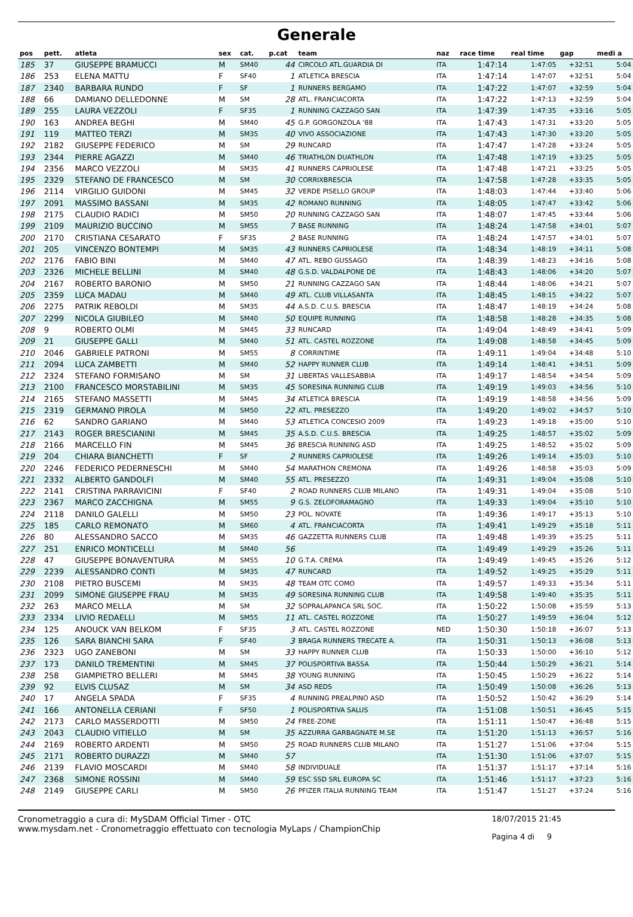Generale
| pos | pett. | atleta | sex | cat. | p.cat | team | naz | race time | real time | gap | medi a |
| --- | --- | --- | --- | --- | --- | --- | --- | --- | --- | --- | --- |
| 185 | 37 | GIUSEPPE BRAMUCCI | M | SM40 | 44 | CIRCOLO ATL.GUARDIA DI | ITA | 1:47:14 | 1:47:05 | +32:51 | 5:04 |
| 186 | 253 | ELENA MATTU | F | SF40 | 1 | ATLETICA BRESCIA | ITA | 1:47:14 | 1:47:07 | +32:51 | 5:04 |
| 187 | 2340 | BARBARA RUNDO | F | SF | 1 | RUNNERS BERGAMO | ITA | 1:47:22 | 1:47:07 | +32:59 | 5:04 |
| 188 | 66 | DAMIANO DELLEDONNE | M | SM | 28 | ATL. FRANCIACORTA | ITA | 1:47:22 | 1:47:13 | +32:59 | 5:04 |
| 189 | 255 | LAURA VEZZOLI | F | SF35 | 1 | RUNNING CAZZAGO SAN | ITA | 1:47:39 | 1:47:35 | +33:16 | 5:05 |
| 190 | 163 | ANDREA BEGHI | M | SM40 | 45 | G.P. GORGONZOLA '88 | ITA | 1:47:43 | 1:47:31 | +33:20 | 5:05 |
| 191 | 119 | MATTEO TERZI | M | SM35 | 40 | VIVO ASSOCIAZIONE | ITA | 1:47:43 | 1:47:30 | +33:20 | 5:05 |
| 192 | 2182 | GIUSEPPE FEDERICO | M | SM | 29 | RUNCARD | ITA | 1:47:47 | 1:47:28 | +33:24 | 5:05 |
| 193 | 2344 | PIERRE AGAZZI | M | SM40 | 46 | TRIATHLON DUATHLON | ITA | 1:47:48 | 1:47:19 | +33:25 | 5:05 |
| 194 | 2356 | MARCO VEZZOLI | M | SM35 | 41 | RUNNERS CAPRIOLESE | ITA | 1:47:48 | 1:47:21 | +33:25 | 5:05 |
| 195 | 2329 | STEFANO DE FRANCESCO | M | SM | 30 | CORRIXBRESCIA | ITA | 1:47:58 | 1:47:28 | +33:35 | 5:05 |
| 196 | 2114 | VIRGILIO GUIDONI | M | SM45 | 32 | VERDE PISELLO GROUP | ITA | 1:48:03 | 1:47:44 | +33:40 | 5:06 |
| 197 | 2091 | MASSIMO BASSANI | M | SM35 | 42 | ROMANO RUNNING | ITA | 1:48:05 | 1:47:47 | +33:42 | 5:06 |
| 198 | 2175 | CLAUDIO RADICI | M | SM50 | 20 | RUNNING CAZZAGO SAN | ITA | 1:48:07 | 1:47:45 | +33:44 | 5:06 |
| 199 | 2109 | MAURIZIO BUCCINO | M | SM55 | 7 | BASE RUNNING | ITA | 1:48:24 | 1:47:58 | +34:01 | 5:07 |
| 200 | 2170 | CRISTIANA CESARATO | F | SF35 | 2 | BASE RUNNING | ITA | 1:48:24 | 1:47:57 | +34:01 | 5:07 |
| 201 | 205 | VINCENZO BONTEMPI | M | SM35 | 43 | RUNNERS CAPRIOLESE | ITA | 1:48:34 | 1:48:19 | +34:11 | 5:08 |
| 202 | 2176 | FABIO BINI | M | SM40 | 47 | ATL. REBO GUSSAGO | ITA | 1:48:39 | 1:48:23 | +34:16 | 5:08 |
| 203 | 2326 | MICHELE BELLINI | M | SM40 | 48 | G.S.D. VALDALPONE DE | ITA | 1:48:43 | 1:48:06 | +34:20 | 5:07 |
| 204 | 2167 | ROBERTO BARONIO | M | SM50 | 21 | RUNNING CAZZAGO SAN | ITA | 1:48:44 | 1:48:06 | +34:21 | 5:07 |
| 205 | 2359 | LUCA MADAU | M | SM40 | 49 | ATL. CLUB VILLASANTA | ITA | 1:48:45 | 1:48:15 | +34:22 | 5:07 |
| 206 | 2275 | PATRIK REBOLDI | M | SM35 | 44 | A.S.D. C.U.S. BRESCIA | ITA | 1:48:47 | 1:48:19 | +34:24 | 5:08 |
| 207 | 2299 | NICOLA GIUBILEO | M | SM40 | 50 | EQUIPE RUNNING | ITA | 1:48:58 | 1:48:28 | +34:35 | 5:08 |
| 208 | 9 | ROBERTO OLMI | M | SM45 | 33 | RUNCARD | ITA | 1:49:04 | 1:48:49 | +34:41 | 5:09 |
| 209 | 21 | GIUSEPPE GALLI | M | SM40 | 51 | ATL. CASTEL ROZZONE | ITA | 1:49:08 | 1:48:58 | +34:45 | 5:09 |
| 210 | 2046 | GABRIELE PATRONI | M | SM55 | 8 | CORRINTIME | ITA | 1:49:11 | 1:49:04 | +34:48 | 5:10 |
| 211 | 2094 | LUCA ZAMBETTI | M | SM40 | 52 | HAPPY RUNNER CLUB | ITA | 1:49:14 | 1:48:41 | +34:51 | 5:09 |
| 212 | 2324 | STEFANO FORMISANO | M | SM | 31 | LIBERTAS VALLESABBIA | ITA | 1:49:17 | 1:48:54 | +34:54 | 5:09 |
| 213 | 2100 | FRANCESCO MORSTABILINI | M | SM35 | 45 | SORESINA RUNNING CLUB | ITA | 1:49:19 | 1:49:03 | +34:56 | 5:10 |
| 214 | 2165 | STEFANO MASSETTI | M | SM45 | 34 | ATLETICA BRESCIA | ITA | 1:49:19 | 1:48:58 | +34:56 | 5:09 |
| 215 | 2319 | GERMANO PIROLA | M | SM50 | 22 | ATL. PRESEZZO | ITA | 1:49:20 | 1:49:02 | +34:57 | 5:10 |
| 216 | 62 | SANDRO GARIANO | M | SM40 | 53 | ATLETICA CONCESIO 2009 | ITA | 1:49:23 | 1:49:18 | +35:00 | 5:10 |
| 217 | 2143 | ROGER BRESCIANINI | M | SM45 | 35 | A.S.D. C.U.S. BRESCIA | ITA | 1:49:25 | 1:48:57 | +35:02 | 5:09 |
| 218 | 2166 | MARCELLO FIN | M | SM45 | 36 | BRESCIA RUNNING ASD | ITA | 1:49:25 | 1:48:52 | +35:02 | 5:09 |
| 219 | 204 | CHIARA BIANCHETTI | F | SF | 2 | RUNNERS CAPRIOLESE | ITA | 1:49:26 | 1:49:14 | +35:03 | 5:10 |
| 220 | 2246 | FEDERICO PEDERNESCHI | M | SM40 | 54 | MARATHON CREMONA | ITA | 1:49:26 | 1:48:58 | +35:03 | 5:09 |
| 221 | 2332 | ALBERTO GANDOLFI | M | SM40 | 55 | ATL. PRESEZZO | ITA | 1:49:31 | 1:49:04 | +35:08 | 5:10 |
| 222 | 2141 | CRISTINA PARRAVICINI | F | SF40 | 2 | ROAD RUNNERS CLUB MILANO | ITA | 1:49:31 | 1:49:04 | +35:08 | 5:10 |
| 223 | 2367 | MARCO ZACCHIGNA | M | SM55 | 9 | G.S. ZELOFORAMAGNO | ITA | 1:49:33 | 1:49:04 | +35:10 | 5:10 |
| 224 | 2118 | DANILO GALELLI | M | SM50 | 23 | POL. NOVATE | ITA | 1:49:36 | 1:49:17 | +35:13 | 5:10 |
| 225 | 185 | CARLO REMONATO | M | SM60 | 4 | ATL. FRANCIACORTA | ITA | 1:49:41 | 1:49:29 | +35:18 | 5:11 |
| 226 | 80 | ALESSANDRO SACCO | M | SM35 | 46 | GAZZETTA RUNNERS CLUB | ITA | 1:49:48 | 1:49:39 | +35:25 | 5:11 |
| 227 | 251 | ENRICO MONTICELLI | M | SM40 | 56 | | ITA | 1:49:49 | 1:49:29 | +35:26 | 5:11 |
| 228 | 47 | GIUSEPPE BONAVENTURA | M | SM55 | 10 | G.T.A. CREMA | ITA | 1:49:49 | 1:49:45 | +35:26 | 5:12 |
| 229 | 2239 | ALESSANDRO CONTI | M | SM35 | 47 | RUNCARD | ITA | 1:49:52 | 1:49:25 | +35:29 | 5:11 |
| 230 | 2108 | PIETRO BUSCEMI | M | SM35 | 48 | TEAM OTC COMO | ITA | 1:49:57 | 1:49:33 | +35:34 | 5:11 |
| 231 | 2099 | SIMONE GIUSEPPE FRAU | M | SM35 | 49 | SORESINA RUNNING CLUB | ITA | 1:49:58 | 1:49:40 | +35:35 | 5:11 |
| 232 | 263 | MARCO MELLA | M | SM | 32 | SOPRALAPANCA SRL SOC. | ITA | 1:50:22 | 1:50:08 | +35:59 | 5:13 |
| 233 | 2334 | LIVIO REDAELLI | M | SM55 | 11 | ATL. CASTEL ROZZONE | ITA | 1:50:27 | 1:49:59 | +36:04 | 5:12 |
| 234 | 125 | ANOUCK VAN BELKOM | F | SF35 | 3 | ATL. CASTEL ROZZONE | NED | 1:50:30 | 1:50:18 | +36:07 | 5:13 |
| 235 | 126 | SARA BIANCHI SARA | F | SF40 | 3 | BRAGA RUNNERS TRECATE A. | ITA | 1:50:31 | 1:50:13 | +36:08 | 5:13 |
| 236 | 2323 | UGO ZANEBONI | M | SM | 33 | HAPPY RUNNER CLUB | ITA | 1:50:33 | 1:50:00 | +36:10 | 5:12 |
| 237 | 173 | DANILO TREMENTINI | M | SM45 | 37 | POLISPORTIVA BASSA | ITA | 1:50:44 | 1:50:29 | +36:21 | 5:14 |
| 238 | 258 | GIAMPIETRO BELLERI | M | SM45 | 38 | YOUNG RUNNING | ITA | 1:50:45 | 1:50:29 | +36:22 | 5:14 |
| 239 | 92 | ELVIS CLUSAZ | M | SM | 34 | ASD REDS | ITA | 1:50:49 | 1:50:08 | +36:26 | 5:13 |
| 240 | 17 | ANGELA SPADA | F | SF35 | 4 | RUNNING PREALPINO ASD | ITA | 1:50:52 | 1:50:42 | +36:29 | 5:14 |
| 241 | 166 | ANTONELLA CERIANI | F | SF50 | 1 | POLISPORTIVA SALUS | ITA | 1:51:08 | 1:50:51 | +36:45 | 5:15 |
| 242 | 2173 | CARLO MASSERDOTTI | M | SM50 | 24 | FREE-ZONE | ITA | 1:51:11 | 1:50:47 | +36:48 | 5:15 |
| 243 | 2043 | CLAUDIO VITIELLO | M | SM | 35 | AZZURRA GARBAGNATE M.SE | ITA | 1:51:20 | 1:51:13 | +36:57 | 5:16 |
| 244 | 2169 | ROBERTO ARDENTI | M | SM50 | 25 | ROAD RUNNERS CLUB MILANO | ITA | 1:51:27 | 1:51:06 | +37:04 | 5:15 |
| 245 | 2171 | ROBERTO DURAZZI | M | SM40 | 57 | | ITA | 1:51:30 | 1:51:06 | +37:07 | 5:15 |
| 246 | 2139 | FLAVIO MOSCARDI | M | SM40 | 58 | INDIVIDUALE | ITA | 1:51:37 | 1:51:17 | +37:14 | 5:16 |
| 247 | 2368 | SIMONE ROSSINI | M | SM40 | 59 | ESC SSD SRL EUROPA SC | ITA | 1:51:46 | 1:51:17 | +37:23 | 5:16 |
| 248 | 2149 | GIUSEPPE CARLI | M | SM50 | 26 | PFIZER ITALIA RUNNING TEAM | ITA | 1:51:47 | 1:51:27 | +37:24 | 5:16 |
Cronometraggio a cura di: MySDAM Official Timer - OTC
www.mysdam.net - Cronometraggio effettuato con tecnologia MyLaps / ChampionChip
18/07/2015 21:45
Pagina 4 di 9